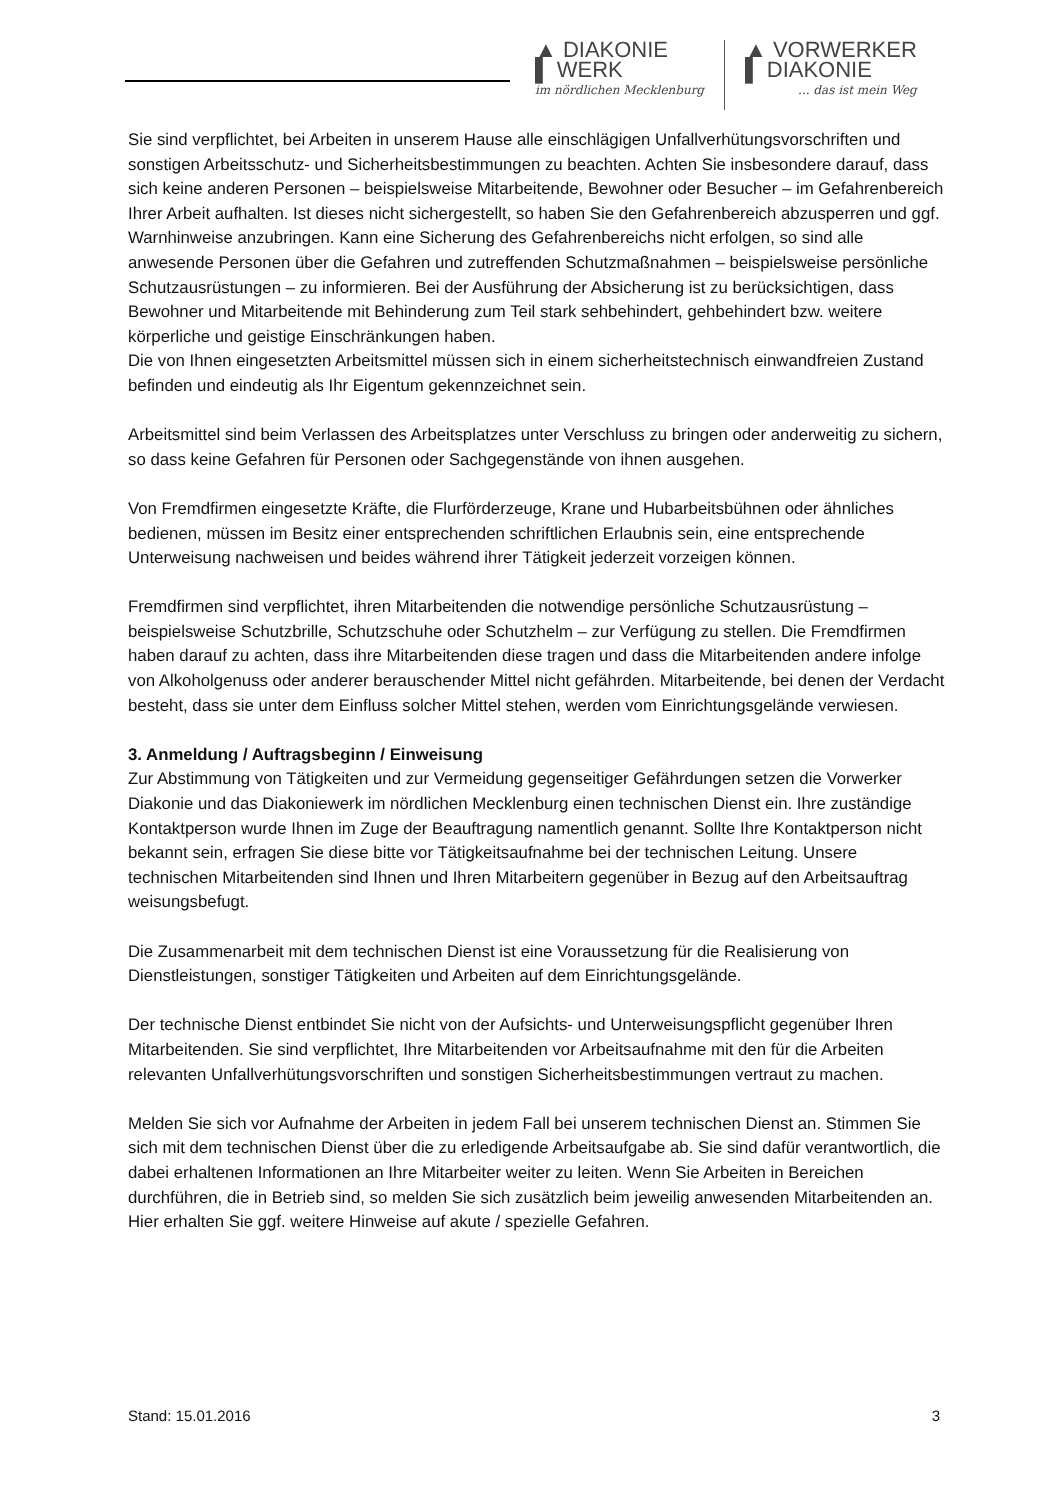▲ DIAKONIE
▌ WERK
im nördlichen Mecklenburg
▲ VORWERKER
▌ DIAKONIE... das ist mein Weg
Sie sind verpflichtet, bei Arbeiten in unserem Hause alle einschlägigen Unfallverhütungsvorschriften und sonstigen Arbeitsschutz- und Sicherheitsbestimmungen zu beachten. Achten Sie insbesondere darauf, dass sich keine anderen Personen – beispielsweise Mitarbeitende, Bewohner oder Besucher – im Gefahrenbereich Ihrer Arbeit aufhalten. Ist dieses nicht sichergestellt, so haben Sie den Gefahrenbereich abzusperren und ggf. Warnhinweise anzubringen. Kann eine Sicherung des Gefahrenbereichs nicht erfolgen, so sind alle anwesende Personen über die Gefahren und zutreffenden Schutzmaßnahmen – beispielsweise persönliche Schutzausrüstungen – zu informieren. Bei der Ausführung der Absicherung ist zu berücksichtigen, dass Bewohner und Mitarbeitende mit Behinderung zum Teil stark sehbehindert, gehbehindert bzw. weitere körperliche und geistige Einschränkungen haben.
Die von Ihnen eingesetzten Arbeitsmittel müssen sich in einem sicherheitstechnisch einwandfreien Zustand befinden und eindeutig als Ihr Eigentum gekennzeichnet sein.
Arbeitsmittel sind beim Verlassen des Arbeitsplatzes unter Verschluss zu bringen oder anderweitig zu sichern, so dass keine Gefahren für Personen oder Sachgegenstände von ihnen ausgehen.
Von Fremdfirmen eingesetzte Kräfte, die Flurförderzeuge, Krane und Hubarbeitsbühnen oder ähnliches bedienen, müssen im Besitz einer entsprechenden schriftlichen Erlaubnis sein, eine entsprechende Unterweisung nachweisen und beides während ihrer Tätigkeit jederzeit vorzeigen können.
Fremdfirmen sind verpflichtet, ihren Mitarbeitenden die notwendige persönliche Schutzausrüstung – beispielsweise Schutzbrille, Schutzschuhe oder Schutzhelm – zur Verfügung zu stellen. Die Fremdfirmen haben darauf zu achten, dass ihre Mitarbeitenden diese tragen und dass die Mitarbeitenden andere infolge von Alkoholgenuss oder anderer berauschender Mittel nicht gefährden. Mitarbeitende, bei denen der Verdacht besteht, dass sie unter dem Einfluss solcher Mittel stehen, werden vom Einrichtungsgelände verwiesen.
3. Anmeldung / Auftragsbeginn / Einweisung
Zur Abstimmung von Tätigkeiten und zur Vermeidung gegenseitiger Gefährdungen setzen die Vorwerker Diakonie und das Diakoniewerk im nördlichen Mecklenburg einen technischen Dienst ein. Ihre zuständige Kontaktperson wurde Ihnen im Zuge der Beauftragung namentlich genannt. Sollte Ihre Kontaktperson nicht bekannt sein, erfragen Sie diese bitte vor Tätigkeitsaufnahme bei der technischen Leitung. Unsere technischen Mitarbeitenden sind Ihnen und Ihren Mitarbeitern gegenüber in Bezug auf den Arbeitsauftrag weisungsbefugt.
Die Zusammenarbeit mit dem technischen Dienst ist eine Voraussetzung für die Realisierung von Dienstleistungen, sonstiger Tätigkeiten und Arbeiten auf dem Einrichtungsgelände.
Der technische Dienst entbindet Sie nicht von der Aufsichts- und Unterweisungspflicht gegenüber Ihren Mitarbeitenden. Sie sind verpflichtet, Ihre Mitarbeitenden vor Arbeitsaufnahme mit den für die Arbeiten relevanten Unfallverhütungsvorschriften und sonstigen Sicherheitsbestimmungen vertraut zu machen.
Melden Sie sich vor Aufnahme der Arbeiten in jedem Fall bei unserem technischen Dienst an. Stimmen Sie sich mit dem technischen Dienst über die zu erledigende Arbeitsaufgabe ab. Sie sind dafür verantwortlich, die dabei erhaltenen Informationen an Ihre Mitarbeiter weiter zu leiten. Wenn Sie Arbeiten in Bereichen durchführen, die in Betrieb sind, so melden Sie sich zusätzlich beim jeweilig anwesenden Mitarbeitenden an. Hier erhalten Sie ggf. weitere Hinweise auf akute / spezielle Gefahren.
Stand: 15.01.2016 3